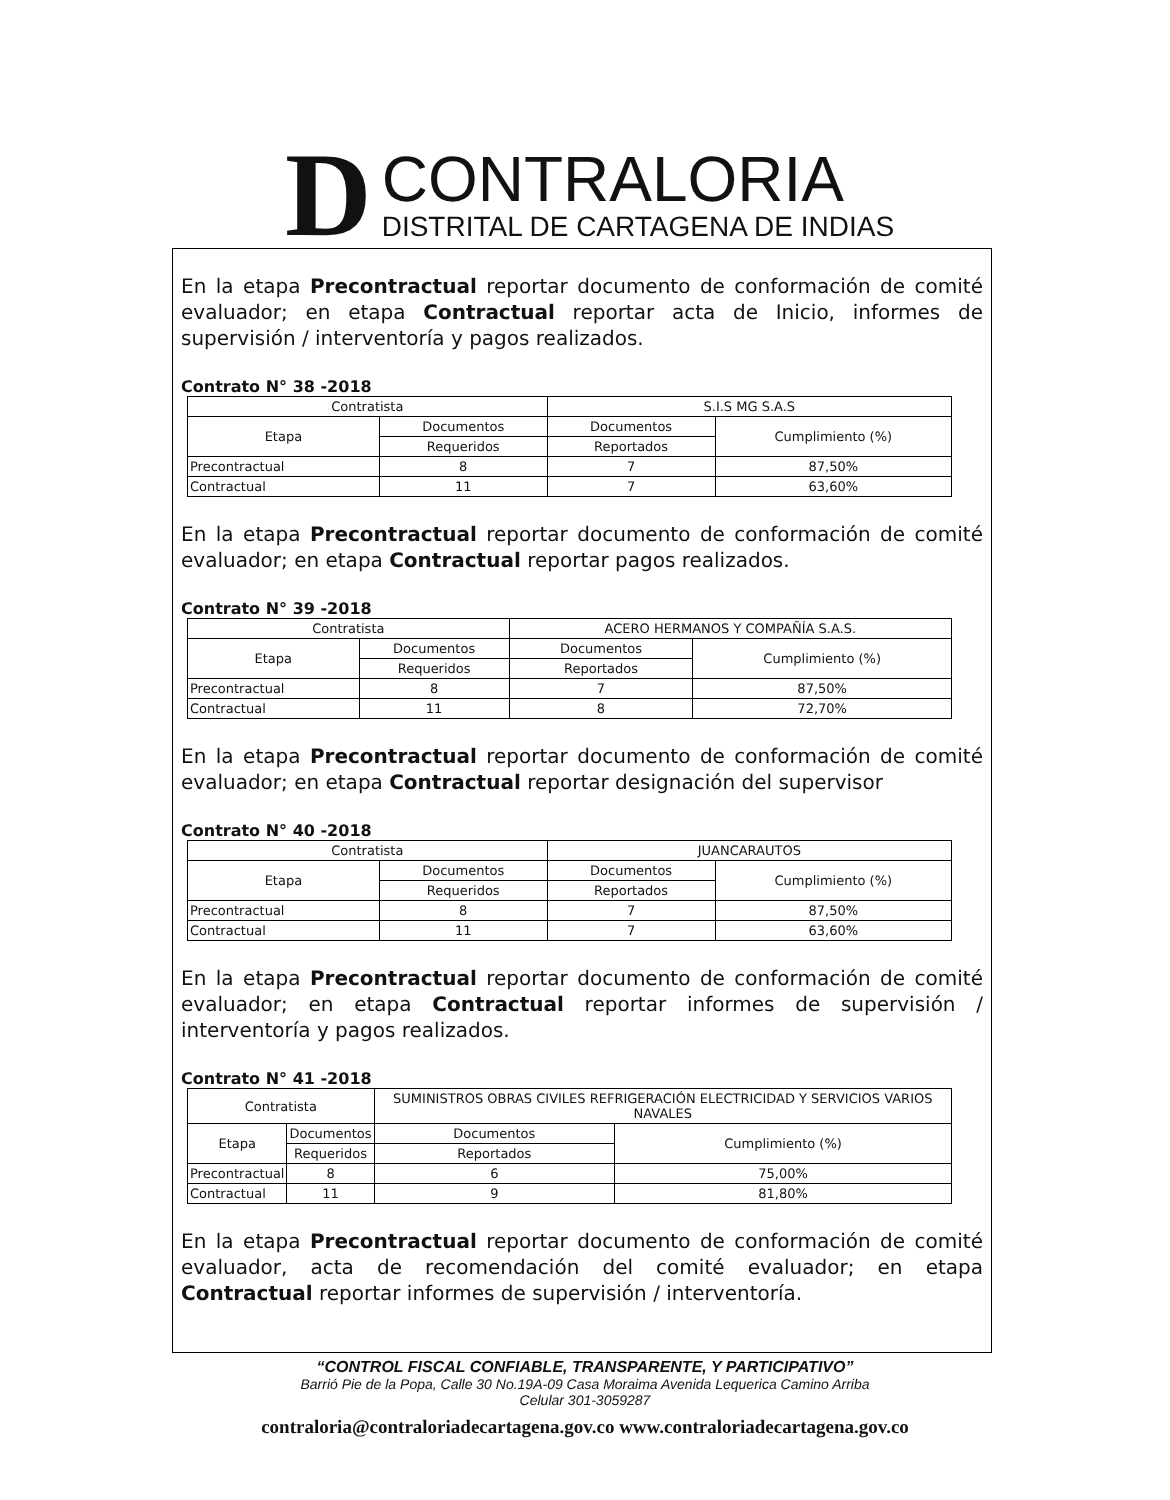D
CONTRALORIA
DISTRITAL DE CARTAGENA DE INDIAS
En la etapa Precontractual reportar documento de conformación de comité evaluador; en etapa Contractual reportar acta de Inicio, informes de supervisión / interventoría y pagos realizados.
Contrato N° 38 -2018
| Contratista | | S.I.S MG S.A.S | |
| Etapa | Documentos | Documentos | Cumplimiento (%) |
| | Requeridos | Reportados | |
| Precontractual | 8 | 7 | 87,50% |
| Contractual | 11 | 7 | 63,60% |
En la etapa Precontractual reportar documento de conformación de comité evaluador; en etapa Contractual reportar pagos realizados.
Contrato N° 39 -2018
| Contratista | | ACERO HERMANOS Y COMPAÑÍA S.A.S. | |
| Etapa | Documentos | Documentos | Cumplimiento (%) |
| | Requeridos | Reportados | |
| Precontractual | 8 | 7 | 87,50% |
| Contractual | 11 | 8 | 72,70% |
En la etapa Precontractual reportar documento de conformación de comité evaluador; en etapa Contractual reportar designación del supervisor
Contrato N° 40 -2018
| Contratista | | JUANCARAUTOS | |
| Etapa | Documentos | Documentos | Cumplimiento (%) |
| | Requeridos | Reportados | |
| Precontractual | 8 | 7 | 87,50% |
| Contractual | 11 | 7 | 63,60% |
En la etapa Precontractual reportar documento de conformación de comité evaluador; en etapa Contractual reportar informes de supervisión / interventoría y pagos realizados.
Contrato N° 41 -2018
| Contratista | | SUMINISTROS OBRAS CIVILES REFRIGERACIÓN ELECTRICIDAD Y SERVICIOS VARIOS NAVALES | |
| Etapa | Documentos | Documentos | Cumplimiento (%) |
| | Requeridos | Reportados | |
| Precontractual | 8 | 6 | 75,00% |
| Contractual | 11 | 9 | 81,80% |
En la etapa Precontractual reportar documento de conformación de comité evaluador, acta de recomendación del comité evaluador; en etapa Contractual reportar informes de supervisión / interventoría.
“CONTROL FISCAL CONFIABLE, TRANSPARENTE, Y PARTICIPATIVO”
Barrió Pie de la Popa, Calle 30 No.19A-09 Casa Moraima Avenida Lequerica Camino Arriba
Celular 301-3059287
contraloria@contraloriadecartagena.gov.co www.contraloriadecartagena.gov.co